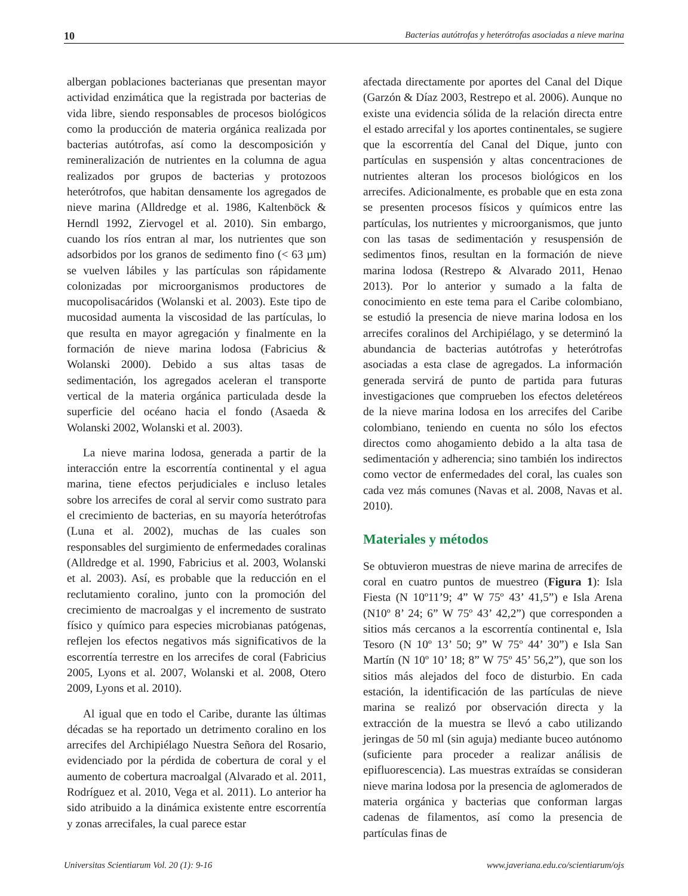10 Bacterias autótrofas y heterótrofas asociadas a nieve marina
albergan poblaciones bacterianas que presentan mayor actividad enzimática que la registrada por bacterias de vida libre, siendo responsables de procesos biológicos como la producción de materia orgánica realizada por bacterias autótrofas, así como la descomposición y remineralización de nutrientes en la columna de agua realizados por grupos de bacterias y protozoos heterótrofos, que habitan densamente los agregados de nieve marina (Alldredge et al. 1986, Kaltenböck & Herndl 1992, Ziervogel et al. 2010). Sin embargo, cuando los ríos entran al mar, los nutrientes que son adsorbidos por los granos de sedimento fino (< 63 µm) se vuelven lábiles y las partículas son rápidamente colonizadas por microorganismos productores de mucopolisacáridos (Wolanski et al. 2003). Este tipo de mucosidad aumenta la viscosidad de las partículas, lo que resulta en mayor agregación y finalmente en la formación de nieve marina lodosa (Fabricius & Wolanski 2000). Debido a sus altas tasas de sedimentación, los agregados aceleran el transporte vertical de la materia orgánica particulada desde la superficie del océano hacia el fondo (Asaeda & Wolanski 2002, Wolanski et al. 2003).
La nieve marina lodosa, generada a partir de la interacción entre la escorrentía continental y el agua marina, tiene efectos perjudiciales e incluso letales sobre los arrecifes de coral al servir como sustrato para el crecimiento de bacterias, en su mayoría heterótrofas (Luna et al. 2002), muchas de las cuales son responsables del surgimiento de enfermedades coralinas (Alldredge et al. 1990, Fabricius et al. 2003, Wolanski et al. 2003). Así, es probable que la reducción en el reclutamiento coralino, junto con la promoción del crecimiento de macroalgas y el incremento de sustrato físico y químico para especies microbianas patógenas, reflejen los efectos negativos más significativos de la escorrentía terrestre en los arrecifes de coral (Fabricius 2005, Lyons et al. 2007, Wolanski et al. 2008, Otero 2009, Lyons et al. 2010).
Al igual que en todo el Caribe, durante las últimas décadas se ha reportado un detrimento coralino en los arrecifes del Archipiélago Nuestra Señora del Rosario, evidenciado por la pérdida de cobertura de coral y el aumento de cobertura macroalgal (Alvarado et al. 2011, Rodríguez et al. 2010, Vega et al. 2011). Lo anterior ha sido atribuido a la dinámica existente entre escorrentía y zonas arrecifales, la cual parece estar
afectada directamente por aportes del Canal del Dique (Garzón & Díaz 2003, Restrepo et al. 2006). Aunque no existe una evidencia sólida de la relación directa entre el estado arrecifal y los aportes continentales, se sugiere que la escorrentía del Canal del Dique, junto con partículas en suspensión y altas concentraciones de nutrientes alteran los procesos biológicos en los arrecifes. Adicionalmente, es probable que en esta zona se presenten procesos físicos y químicos entre las partículas, los nutrientes y microorganismos, que junto con las tasas de sedimentación y resuspensión de sedimentos finos, resultan en la formación de nieve marina lodosa (Restrepo & Alvarado 2011, Henao 2013). Por lo anterior y sumado a la falta de conocimiento en este tema para el Caribe colombiano, se estudió la presencia de nieve marina lodosa en los arrecifes coralinos del Archipiélago, y se determinó la abundancia de bacterias autótrofas y heterótrofas asociadas a esta clase de agregados. La información generada servirá de punto de partida para futuras investigaciones que comprueben los efectos deletéreos de la nieve marina lodosa en los arrecifes del Caribe colombiano, teniendo en cuenta no sólo los efectos directos como ahogamiento debido a la alta tasa de sedimentación y adherencia; sino también los indirectos como vector de enfermedades del coral, las cuales son cada vez más comunes (Navas et al. 2008, Navas et al. 2010).
Materiales y métodos
Se obtuvieron muestras de nieve marina de arrecifes de coral en cuatro puntos de muestreo (Figura 1): Isla Fiesta (N 10º11’9; 4” W 75º 43’ 41,5”) e Isla Arena (N10º 8’ 24; 6” W 75º 43’ 42,2”) que corresponden a sitios más cercanos a la escorrentía continental e, Isla Tesoro (N 10º 13’ 50; 9” W 75º 44’ 30”) e Isla San Martín (N 10º 10’ 18; 8” W 75º 45’ 56,2”), que son los sitios más alejados del foco de disturbio. En cada estación, la identificación de las partículas de nieve marina se realizó por observación directa y la extracción de la muestra se llevó a cabo utilizando jeringas de 50 ml (sin aguja) mediante buceo autónomo (suficiente para proceder a realizar análisis de epifluorescencia). Las muestras extraídas se consideran nieve marina lodosa por la presencia de aglomerados de materia orgánica y bacterias que conforman largas cadenas de filamentos, así como la presencia de partículas finas de
Universitas Scientiarum Vol. 20 (1): 9-16 www.javeriana.edu.co/scientiarum/ojs